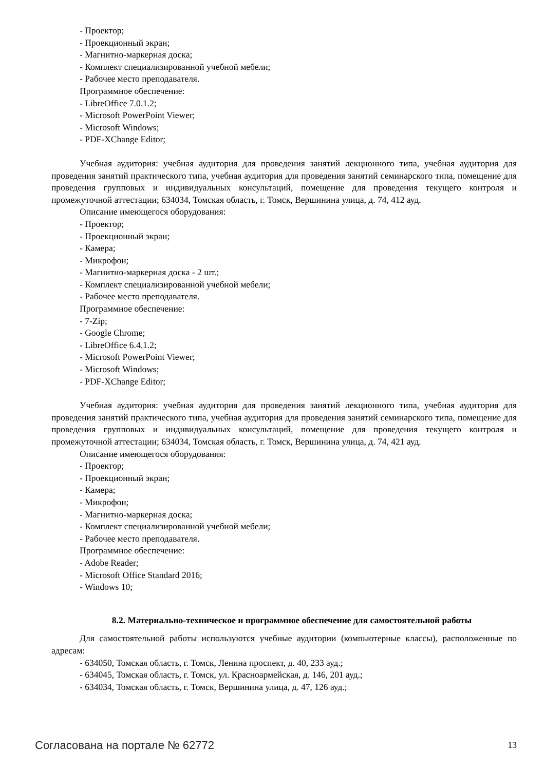- Проектор;
- Проекционный экран;
- Магнитно-маркерная доска;
- Комплект специализированной учебной мебели;
- Рабочее место преподавателя.
Программное обеспечение:
- LibreOffice 7.0.1.2;
- Microsoft PowerPoint Viewer;
- Microsoft Windows;
- PDF-XChange Editor;
Учебная аудитория: учебная аудитория для проведения занятий лекционного типа, учебная аудитория для проведения занятий практического типа, учебная аудитория для проведения занятий семинарского типа, помещение для проведения групповых и индивидуальных консультаций, помещение для проведения текущего контроля и промежуточной аттестации; 634034, Томская область, г. Томск, Вершинина улица, д. 74, 412 ауд.
Описание имеющегося оборудования:
- Проектор;
- Проекционный экран;
- Камера;
- Микрофон;
- Магнитно-маркерная доска - 2 шт.;
- Комплект специализированной учебной мебели;
- Рабочее место преподавателя.
Программное обеспечение:
- 7-Zip;
- Google Chrome;
- LibreOffice 6.4.1.2;
- Microsoft PowerPoint Viewer;
- Microsoft Windows;
- PDF-XChange Editor;
Учебная аудитория: учебная аудитория для проведения занятий лекционного типа, учебная аудитория для проведения занятий практического типа, учебная аудитория для проведения занятий семинарского типа, помещение для проведения групповых и индивидуальных консультаций, помещение для проведения текущего контроля и промежуточной аттестации; 634034, Томская область, г. Томск, Вершинина улица, д. 74, 421 ауд.
Описание имеющегося оборудования:
- Проектор;
- Проекционный экран;
- Камера;
- Микрофон;
- Магнитно-маркерная доска;
- Комплект специализированной учебной мебели;
- Рабочее место преподавателя.
Программное обеспечение:
- Adobe Reader;
- Microsoft Office Standard 2016;
- Windows 10;
8.2. Материально-техническое и программное обеспечение для самостоятельной работы
Для самостоятельной работы используются учебные аудитории (компьютерные классы), расположенные по адресам:
- 634050, Томская область, г. Томск, Ленина проспект, д. 40, 233 ауд.;
- 634045, Томская область, г. Томск, ул. Красноармейская, д. 146, 201 ауд.;
- 634034, Томская область, г. Томск, Вершинина улица, д. 47, 126 ауд.;
Согласована на портале № 62772 13